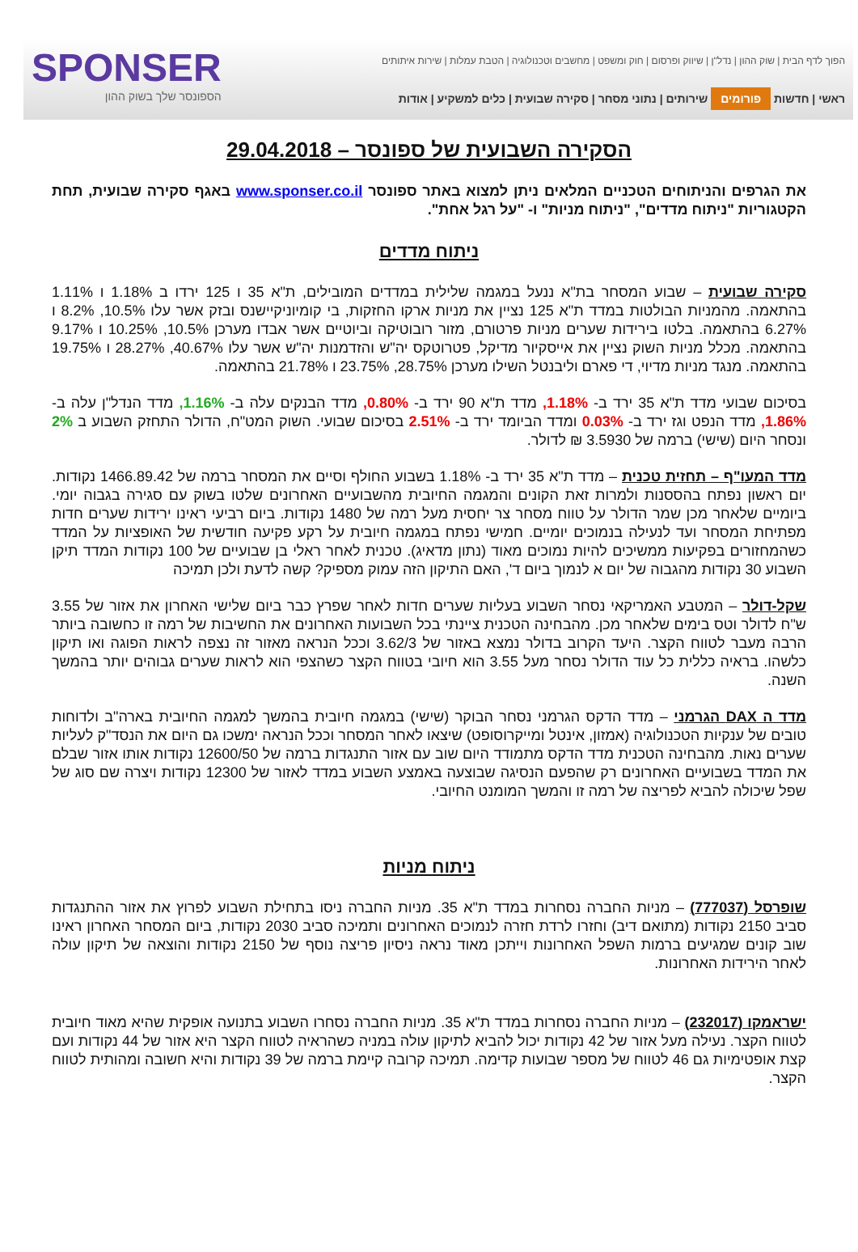הפוך לדף הבית | שוק ההון | נדל"ן | שיווק ופרסום | חוק ומשפט | מחשבים וטכנולוגיה | הטבת עמלות | שירות איתותים
ראשי | חדשות פורומים שירותים | נתוני מסחר | סקירה שבועית | כלים למשקיע | אודות
SPONSER
הספונסר שלך בשוק ההון
הסקירה השבועית של ספונסר – 29.04.2018
את הגרפים והניתוחים הטכניים המלאים ניתן למצוא באתר ספונסר www.sponser.co.il באגף סקירה שבועית, תחת הקטגוריות "ניתוח מדדים", "ניתוח מניות" ו- "על רגל אחת".
ניתוח מדדים
סקירה שבועית – שבוע המסחר בת"א ננעל במגמה שלילית במדדים המובילים, ת"א 35 ו 125 ירדו ב 1.18% ו 1.11% בהתאמה. מהמניות הבולטות במדד ת"א 125 נציין את מניות ארקו החזקות, בי קומיוניקיישנס ובזק אשר עלו 10.5%, 8.2% ו 6.27% בהתאמה. בלטו בירידות שערים מניות פרטורם, מזור רובוטיקה וביוטיים אשר אבדו מערכן 10.5%, 10.25% ו 9.17% בהתאמה. מכלל מניות השוק נציין את אייסקיור מדיקל, פטרוטקס יה"ש והזדמנות יה"ש אשר עלו 40.67%, 28.27% ו 19.75% בהתאמה. מנגד מניות מדיוי, די פארם וליבנטל השילו מערכן 28.75%, 23.75% ו 21.78% בהתאמה.
בסיכום שבועי מדד ת"א 35 ירד ב- 1.18%, מדד ת"א 90 ירד ב- 0.80%, מדד הבנקים עלה ב- 1.16%, מדד הנדל"ן עלה ב- 1.86%, מדד הנפט וגז ירד ב- 0.03% ומדד הביומד ירד ב- 2.51% בסיכום שבועי. השוק המט"ח, הדולר התחזק השבוע ב 2% ונסחר היום (שישי) ברמה של 3.5930 ₪ לדולר.
מדד המעו"ף – תחזית טכנית – מדד ת"א 35 ירד ב- 1.18% בשבוע החולף וסיים את המסחר ברמה של 1466.89.42 נקודות. יום ראשון נפתח בהססנות ולמרות זאת הקונים והמגמה החיובית מהשבועיים האחרונים שלטו בשוק עם סגירה בגבוה יומי. ביומיים שלאחר מכן שמר הדולר על טווח מסחר צר יחסית מעל רמה של 1480 נקודות. ביום רביעי ראינו ירידות שערים חדות מפתיחת המסחר ועד לנעילה בנמוכים יומיים. חמישי נפתח במגמה חיובית על רקע פקיעה חודשית של האופציות על המדד כשהמחזורים בפקיעות ממשיכים להיות נמוכים מאוד (נתון מדאיג). טכנית לאחר ראלי בן שבועיים של 100 נקודות המדד תיקן השבוע 30 נקודות מהגבוה של יום א לנמוך ביום ד', האם התיקון הזה עמוק מספיק? קשה לדעת ולכן תמיכה
שקל-דולר – המטבע האמריקאי נסחר השבוע בעליות שערים חדות לאחר שפרץ כבר ביום שלישי האחרון את אזור של 3.55 ש"ח לדולר וטס בימים שלאחר מכן. מהבחינה הטכנית ציינתי בכל השבועות האחרונים את החשיבות של רמה זו כחשובה ביותר הרבה מעבר לטווח הקצר. היעד הקרוב בדולר נמצא באזור של 3.62/3 וככל הנראה מאזור זה נצפה לראות הפוגה ואו תיקון כלשהו. בראיה כללית כל עוד הדולר נסחר מעל 3.55 הוא חיובי בטווח הקצר כשהצפי הוא לראות שערים גבוהים יותר בהמשך השנה.
מדד ה DAX הגרמני – מדד הדקס הגרמני נסחר הבוקר (שישי) במגמה חיובית בהמשך למגמה החיובית בארה"ב ולדוחות טובים של ענקיות הטכנולוגיה (אמזון, אינטל ומייקרוסופט) שיצאו לאחר המסחר וככל הנראה ימשכו גם היום את הנסד"ק לעליות שערים נאות. מהבחינה הטכנית מדד הדקס מתמודד היום שוב עם אזור התנגדות ברמה של 12600/50 נקודות אותו אזור שבלם את המדד בשבועיים האחרונים רק שהפעם הנסיגה שבוצעה באמצע השבוע במדד לאזור של 12300 נקודות ויצרה שם סוג של שפל שיכולה להביא לפריצה של רמה זו והמשך המומנט החיובי.
ניתוח מניות
שופרסל (777037) – מניות החברה נסחרות במדד ת"א 35. מניות החברה ניסו בתחילת השבוע לפרוץ את אזור ההתנגדות סביב 2150 נקודות (מתואם דיב) וחזרו לרדת חזרה לנמוכים האחרונים ותמיכה סביב 2030 נקודות, ביום המסחר האחרון ראינו שוב קונים שמגיעים ברמות השפל האחרונות וייתכן מאוד נראה ניסיון פריצה נוסף של 2150 נקודות והוצאה של תיקון עולה לאחר הירידות האחרונות.
ישראמקו (232017) – מניות החברה נסחרות במדד ת"א 35. מניות החברה נסחרו השבוע בתנועה אופקית שהיא מאוד חיובית לטווח הקצר. נעילה מעל אזור של 42 נקודות יכול להביא לתיקון עולה במניה כשהראיה לטווח הקצר היא אזור של 44 נקודות ועם קצת אופטימיות גם 46 לטווח של מספר שבועות קדימה. תמיכה קרובה קיימת ברמה של 39 נקודות והיא חשובה ומהותית לטווח הקצר.